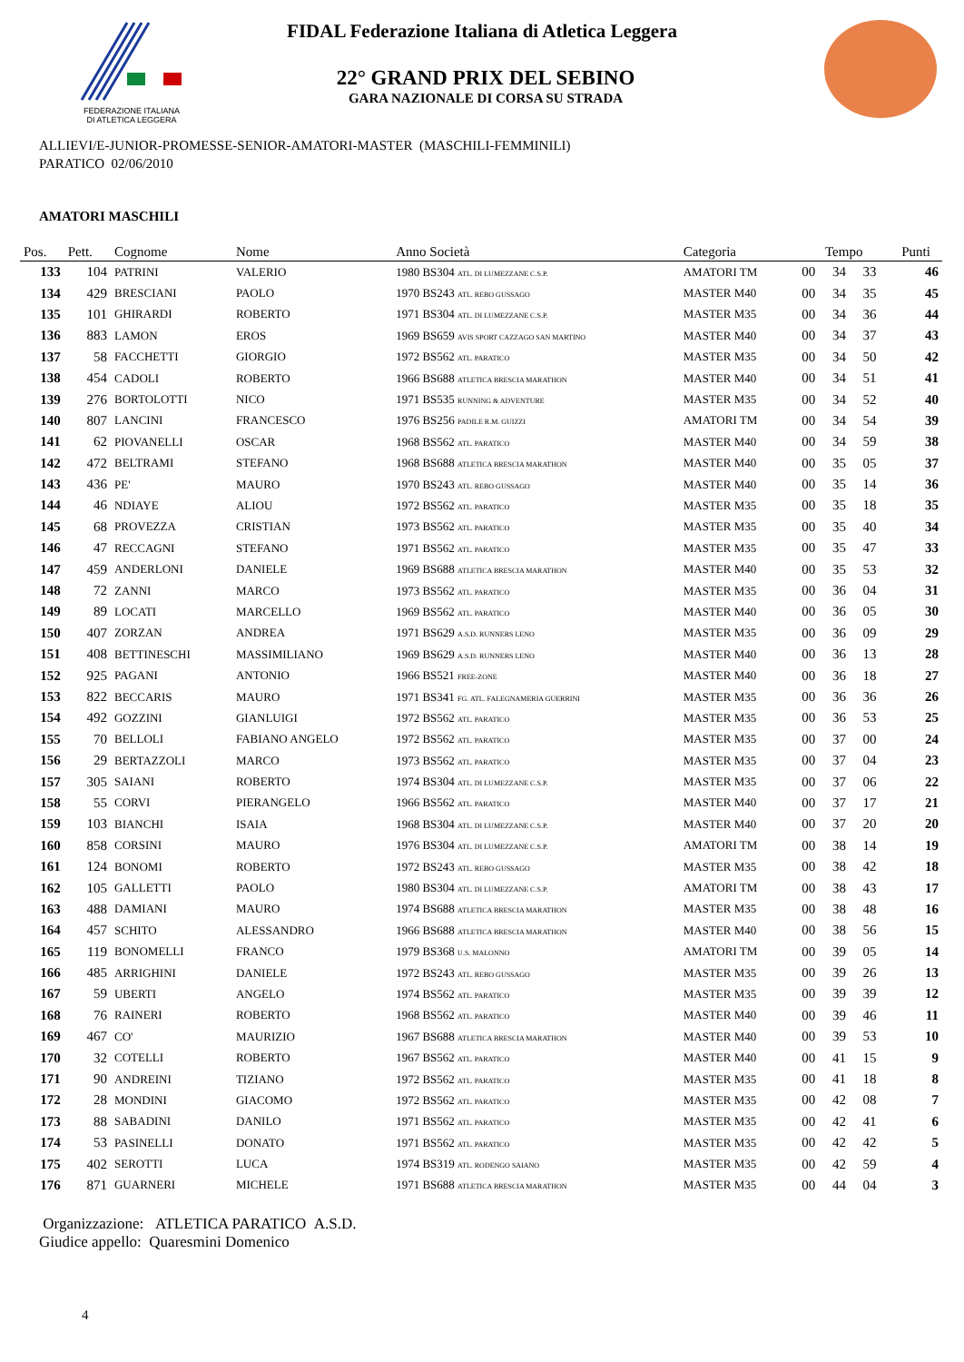FEDERAZIONE ITALIANA
DI ATLETICA LEGGERA
FIDAL Federazione Italiana di Atletica Leggera
22° GRAND PRIX DEL SEBINO
GARA NAZIONALE DI CORSA SU STRADA
ALLIEVI/E-JUNIOR-PROMESSE-SENIOR-AMATORI-MASTER (MASCHILI-FEMMINILI)
PARATICO 02/06/2010
AMATORI MASCHILI
| Pos. | Pett. | Cognome | Nome | Anno Società | Categoria | Tempo | | | Punti |
| --- | --- | --- | --- | --- | --- | --- | --- | --- | --- |
| 133 | 104 | PATRINI | VALERIO | 1980 BS304 ATL. DI LUMEZZANE C.S.P. | AMATORI TM | 00 | 34 | 33 | 46 |
| 134 | 429 | BRESCIANI | PAOLO | 1970 BS243 ATL. REBO GUSSAGO | MASTER M40 | 00 | 34 | 35 | 45 |
| 135 | 101 | GHIRARDI | ROBERTO | 1971 BS304 ATL. DI LUMEZZANE C.S.P. | MASTER M35 | 00 | 34 | 36 | 44 |
| 136 | 883 | LAMON | EROS | 1969 BS659 AVIS SPORT CAZZAGO SAN MARTINO | MASTER M40 | 00 | 34 | 37 | 43 |
| 137 | 58 | FACCHETTI | GIORGIO | 1972 BS562 ATL. PARATICO | MASTER M35 | 00 | 34 | 50 | 42 |
| 138 | 454 | CADOLI | ROBERTO | 1966 BS688 ATLETICA BRESCIA MARATHON | MASTER M40 | 00 | 34 | 51 | 41 |
| 139 | 276 | BORTOLOTTI | NICO | 1971 BS535 RUNNING & ADVENTURE | MASTER M35 | 00 | 34 | 52 | 40 |
| 140 | 807 | LANCINI | FRANCESCO | 1976 BS256 PADILE R.M. GUIZZI | AMATORI TM | 00 | 34 | 54 | 39 |
| 141 | 62 | PIOVANELLI | OSCAR | 1968 BS562 ATL. PARATICO | MASTER M40 | 00 | 34 | 59 | 38 |
| 142 | 472 | BELTRAMI | STEFANO | 1968 BS688 ATLETICA BRESCIA MARATHON | MASTER M40 | 00 | 35 | 05 | 37 |
| 143 | 436 | PE' | MAURO | 1970 BS243 ATL. REBO GUSSAGO | MASTER M40 | 00 | 35 | 14 | 36 |
| 144 | 46 | NDIAYE | ALIOU | 1972 BS562 ATL. PARATICO | MASTER M35 | 00 | 35 | 18 | 35 |
| 145 | 68 | PROVEZZA | CRISTIAN | 1973 BS562 ATL. PARATICO | MASTER M35 | 00 | 35 | 40 | 34 |
| 146 | 47 | RECCAGNI | STEFANO | 1971 BS562 ATL. PARATICO | MASTER M35 | 00 | 35 | 47 | 33 |
| 147 | 459 | ANDERLONI | DANIELE | 1969 BS688 ATLETICA BRESCIA MARATHON | MASTER M40 | 00 | 35 | 53 | 32 |
| 148 | 72 | ZANNI | MARCO | 1973 BS562 ATL. PARATICO | MASTER M35 | 00 | 36 | 04 | 31 |
| 149 | 89 | LOCATI | MARCELLO | 1969 BS562 ATL. PARATICO | MASTER M40 | 00 | 36 | 05 | 30 |
| 150 | 407 | ZORZAN | ANDREA | 1971 BS629 A.S.D. RUNNERS LENO | MASTER M35 | 00 | 36 | 09 | 29 |
| 151 | 408 | BETTINESCHI | MASSIMILIANO | 1969 BS629 A.S.D. RUNNERS LENO | MASTER M40 | 00 | 36 | 13 | 28 |
| 152 | 925 | PAGANI | ANTONIO | 1966 BS521 FREE-ZONE | MASTER M40 | 00 | 36 | 18 | 27 |
| 153 | 822 | BECCARIS | MAURO | 1971 BS341 FG. ATL. FALEGNAMERIA GUERRINI | MASTER M35 | 00 | 36 | 36 | 26 |
| 154 | 492 | GOZZINI | GIANLUIGI | 1972 BS562 ATL. PARATICO | MASTER M35 | 00 | 36 | 53 | 25 |
| 155 | 70 | BELLOLI | FABIANO ANGELO | 1972 BS562 ATL. PARATICO | MASTER M35 | 00 | 37 | 00 | 24 |
| 156 | 29 | BERTAZZOLI | MARCO | 1973 BS562 ATL. PARATICO | MASTER M35 | 00 | 37 | 04 | 23 |
| 157 | 305 | SAIANI | ROBERTO | 1974 BS304 ATL. DI LUMEZZANE C.S.P. | MASTER M35 | 00 | 37 | 06 | 22 |
| 158 | 55 | CORVI | PIERANGELO | 1966 BS562 ATL. PARATICO | MASTER M40 | 00 | 37 | 17 | 21 |
| 159 | 103 | BIANCHI | ISAIA | 1968 BS304 ATL. DI LUMEZZANE C.S.P. | MASTER M40 | 00 | 37 | 20 | 20 |
| 160 | 858 | CORSINI | MAURO | 1976 BS304 ATL. DI LUMEZZANE C.S.P. | AMATORI TM | 00 | 38 | 14 | 19 |
| 161 | 124 | BONOMI | ROBERTO | 1972 BS243 ATL. REBO GUSSAGO | MASTER M35 | 00 | 38 | 42 | 18 |
| 162 | 105 | GALLETTI | PAOLO | 1980 BS304 ATL. DI LUMEZZANE C.S.P. | AMATORI TM | 00 | 38 | 43 | 17 |
| 163 | 488 | DAMIANI | MAURO | 1974 BS688 ATLETICA BRESCIA MARATHON | MASTER M35 | 00 | 38 | 48 | 16 |
| 164 | 457 | SCHITO | ALESSANDRO | 1966 BS688 ATLETICA BRESCIA MARATHON | MASTER M40 | 00 | 38 | 56 | 15 |
| 165 | 119 | BONOMELLI | FRANCO | 1979 BS368 U.S. MALONNO | AMATORI TM | 00 | 39 | 05 | 14 |
| 166 | 485 | ARRIGHINI | DANIELE | 1972 BS243 ATL. REBO GUSSAGO | MASTER M35 | 00 | 39 | 26 | 13 |
| 167 | 59 | UBERTI | ANGELO | 1974 BS562 ATL. PARATICO | MASTER M35 | 00 | 39 | 39 | 12 |
| 168 | 76 | RAINERI | ROBERTO | 1968 BS562 ATL. PARATICO | MASTER M40 | 00 | 39 | 46 | 11 |
| 169 | 467 | CO' | MAURIZIO | 1967 BS688 ATLETICA BRESCIA MARATHON | MASTER M40 | 00 | 39 | 53 | 10 |
| 170 | 32 | COTELLI | ROBERTO | 1967 BS562 ATL. PARATICO | MASTER M40 | 00 | 41 | 15 | 9 |
| 171 | 90 | ANDREINI | TIZIANO | 1972 BS562 ATL. PARATICO | MASTER M35 | 00 | 41 | 18 | 8 |
| 172 | 28 | MONDINI | GIACOMO | 1972 BS562 ATL. PARATICO | MASTER M35 | 00 | 42 | 08 | 7 |
| 173 | 88 | SABADINI | DANILO | 1971 BS562 ATL. PARATICO | MASTER M35 | 00 | 42 | 41 | 6 |
| 174 | 53 | PASINELLI | DONATO | 1971 BS562 ATL. PARATICO | MASTER M35 | 00 | 42 | 42 | 5 |
| 175 | 402 | SEROTTI | LUCA | 1974 BS319 ATL. RODENGO SAIANO | MASTER M35 | 00 | 42 | 59 | 4 |
| 176 | 871 | GUARNERI | MICHELE | 1971 BS688 ATLETICA BRESCIA MARATHON | MASTER M35 | 00 | 44 | 04 | 3 |
Organizzazione: ATLETICA PARATICO A.S.D.
Giudice appello: Quaresmini Domenico
4